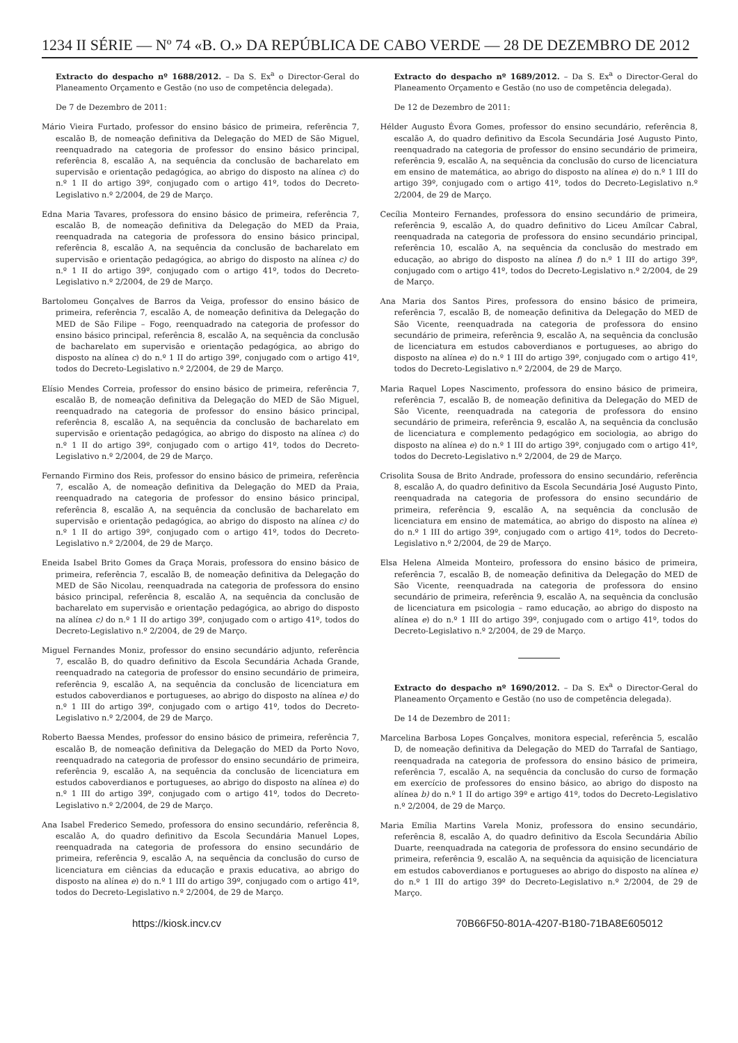1234 II SÉRIE — Nº 74 «B. O.» DA REPÚBLICA DE CABO VERDE — 28 DE DEZEMBRO DE 2012
Extracto do despacho nº 1688/2012. – Da S. Ex<sup>a</sup> o Director-Geral do Planeamento Orçamento e Gestão (no uso de competência delegada).
De 7 de Dezembro de 2011:
Mário Vieira Furtado, professor do ensino básico de primeira, referência 7, escalão B, de nomeação definitiva da Delegação do MED de São Miguel, reenquadrado na categoria de professor do ensino básico principal, referência 8, escalão A, na sequência da conclusão de bacharelato em supervisão e orientação pedagógica, ao abrigo do disposto na alínea c) do n.º 1 II do artigo 39º, conjugado com o artigo 41º, todos do Decreto-Legislativo n.º 2/2004, de 29 de Março.
Edna Maria Tavares, professora do ensino básico de primeira, referência 7, escalão B, de nomeação definitiva da Delegação do MED da Praia, reenquadrada na categoria de professora do ensino básico principal, referência 8, escalão A, na sequência da conclusão de bacharelato em supervisão e orientação pedagógica, ao abrigo do disposto na alínea c) do n.º 1 II do artigo 39º, conjugado com o artigo 41º, todos do Decreto-Legislativo n.º 2/2004, de 29 de Março.
Bartolomeu Gonçalves de Barros da Veiga, professor do ensino básico de primeira, referência 7, escalão A, de nomeação definitiva da Delegação do MED de São Filipe – Fogo, reenquadrado na categoria de professor do ensino básico principal, referência 8, escalão A, na sequência da conclusão de bacharelato em supervisão e orientação pedagógica, ao abrigo do disposto na alínea c) do n.º 1 II do artigo 39º, conjugado com o artigo 41º, todos do Decreto-Legislativo n.º 2/2004, de 29 de Março.
Elísio Mendes Correia, professor do ensino básico de primeira, referência 7, escalão B, de nomeação definitiva da Delegação do MED de São Miguel, reenquadrado na categoria de professor do ensino básico principal, referência 8, escalão A, na sequência da conclusão de bacharelato em supervisão e orientação pedagógica, ao abrigo do disposto na alínea c) do n.º 1 II do artigo 39º, conjugado com o artigo 41º, todos do Decreto-Legislativo n.º 2/2004, de 29 de Março.
Fernando Firmino dos Reis, professor do ensino básico de primeira, referência 7, escalão A, de nomeação definitiva da Delegação do MED da Praia, reenquadrado na categoria de professor do ensino básico principal, referência 8, escalão A, na sequência da conclusão de bacharelato em supervisão e orientação pedagógica, ao abrigo do disposto na alínea c) do n.º 1 II do artigo 39º, conjugado com o artigo 41º, todos do Decreto-Legislativo n.º 2/2004, de 29 de Março.
Eneida Isabel Brito Gomes da Graça Morais, professora do ensino básico de primeira, referência 7, escalão B, de nomeação definitiva da Delegação do MED de São Nicolau, reenquadrada na categoria de professora do ensino básico principal, referência 8, escalão A, na sequência da conclusão de bacharelato em supervisão e orientação pedagógica, ao abrigo do disposto na alínea c) do n.º 1 II do artigo 39º, conjugado com o artigo 41º, todos do Decreto-Legislativo n.º 2/2004, de 29 de Março.
Miguel Fernandes Moniz, professor do ensino secundário adjunto, referência 7, escalão B, do quadro definitivo da Escola Secundária Achada Grande, reenquadrado na categoria de professor do ensino secundário de primeira, referência 9, escalão A, na sequência da conclusão de licenciatura em estudos caboverdianos e portugueses, ao abrigo do disposto na alínea e) do n.º 1 III do artigo 39º, conjugado com o artigo 41º, todos do Decreto-Legislativo n.º 2/2004, de 29 de Março.
Roberto Baessa Mendes, professor do ensino básico de primeira, referência 7, escalão B, de nomeação definitiva da Delegação do MED da Porto Novo, reenquadrado na categoria de professor do ensino secundário de primeira, referência 9, escalão A, na sequência da conclusão de licenciatura em estudos caboverdianos e portugueses, ao abrigo do disposto na alínea e) do n.º 1 III do artigo 39º, conjugado com o artigo 41º, todos do Decreto-Legislativo n.º 2/2004, de 29 de Março.
Ana Isabel Frederico Semedo, professora do ensino secundário, referência 8, escalão A, do quadro definitivo da Escola Secundária Manuel Lopes, reenquadrada na categoria de professora do ensino secundário de primeira, referência 9, escalão A, na sequência da conclusão do curso de licenciatura em ciências da educação e praxis educativa, ao abrigo do disposto na alínea e) do n.º 1 III do artigo 39º, conjugado com o artigo 41º, todos do Decreto-Legislativo n.º 2/2004, de 29 de Março.
Extracto do despacho nº 1689/2012. – Da S. Ex<sup>a</sup> o Director-Geral do Planeamento Orçamento e Gestão (no uso de competência delegada).
De 12 de Dezembro de 2011:
Hélder Augusto Évora Gomes, professor do ensino secundário, referência 8, escalão A, do quadro definitivo da Escola Secundária José Augusto Pinto, reenquadrado na categoria de professor do ensino secundário de primeira, referência 9, escalão A, na sequência da conclusão do curso de licenciatura em ensino de matemática, ao abrigo do disposto na alínea e) do n.º 1 III do artigo 39º, conjugado com o artigo 41º, todos do Decreto-Legislativo n.º 2/2004, de 29 de Março.
Cecília Monteiro Fernandes, professora do ensino secundário de primeira, referência 9, escalão A, do quadro definitivo do Liceu Amílcar Cabral, reenquadrada na categoria de professora do ensino secundário principal, referência 10, escalão A, na sequência da conclusão do mestrado em educação, ao abrigo do disposto na alínea f) do n.º 1 III do artigo 39º, conjugado com o artigo 41º, todos do Decreto-Legislativo n.º 2/2004, de 29 de Março.
Ana Maria dos Santos Pires, professora do ensino básico de primeira, referência 7, escalão B, de nomeação definitiva da Delegação do MED de São Vicente, reenquadrada na categoria de professora do ensino secundário de primeira, referência 9, escalão A, na sequência da conclusão de licenciatura em estudos caboverdianos e portugueses, ao abrigo do disposto na alínea e) do n.º 1 III do artigo 39º, conjugado com o artigo 41º, todos do Decreto-Legislativo n.º 2/2004, de 29 de Março.
Maria Raquel Lopes Nascimento, professora do ensino básico de primeira, referência 7, escalão B, de nomeação definitiva da Delegação do MED de São Vicente, reenquadrada na categoria de professora do ensino secundário de primeira, referência 9, escalão A, na sequência da conclusão de licenciatura e complemento pedagógico em sociologia, ao abrigo do disposto na alínea e) do n.º 1 III do artigo 39º, conjugado com o artigo 41º, todos do Decreto-Legislativo n.º 2/2004, de 29 de Março.
Crisolita Sousa de Brito Andrade, professora do ensino secundário, referência 8, escalão A, do quadro definitivo da Escola Secundária José Augusto Pinto, reenquadrada na categoria de professora do ensino secundário de primeira, referência 9, escalão A, na sequência da conclusão de licenciatura em ensino de matemática, ao abrigo do disposto na alínea e) do n.º 1 III do artigo 39º, conjugado com o artigo 41º, todos do Decreto-Legislativo n.º 2/2004, de 29 de Março.
Elsa Helena Almeida Monteiro, professora do ensino básico de primeira, referência 7, escalão B, de nomeação definitiva da Delegação do MED de São Vicente, reenquadrada na categoria de professora do ensino secundário de primeira, referência 9, escalão A, na sequência da conclusão de licenciatura em psicologia – ramo educação, ao abrigo do disposto na alínea e) do n.º 1 III do artigo 39º, conjugado com o artigo 41º, todos do Decreto-Legislativo n.º 2/2004, de 29 de Março.
Extracto do despacho nº 1690/2012. – Da S. Ex<sup>a</sup> o Director-Geral do Planeamento Orçamento e Gestão (no uso de competência delegada).
De 14 de Dezembro de 2011:
Marcelina Barbosa Lopes Gonçalves, monitora especial, referência 5, escalão D, de nomeação definitiva da Delegação do MED do Tarrafal de Santiago, reenquadrada na categoria de professora do ensino básico de primeira, referência 7, escalão A, na sequência da conclusão do curso de formação em exercício de professores do ensino básico, ao abrigo do disposto na alínea b) do n.º 1 II do artigo 39º e artigo 41º, todos do Decreto-Legislativo n.º 2/2004, de 29 de Março.
Maria Emília Martins Varela Moniz, professora do ensino secundário, referência 8, escalão A, do quadro definitivo da Escola Secundária Abílio Duarte, reenquadrada na categoria de professora do ensino secundário de primeira, referência 9, escalão A, na sequência da aquisição de licenciatura em estudos caboverdianos e portugueses ao abrigo do disposto na alínea e) do n.º 1 III do artigo 39º do Decreto-Legislativo n.º 2/2004, de 29 de Março.
https://kiosk.incv.cv 70B66F50-801A-4207-B180-71BA8E605012